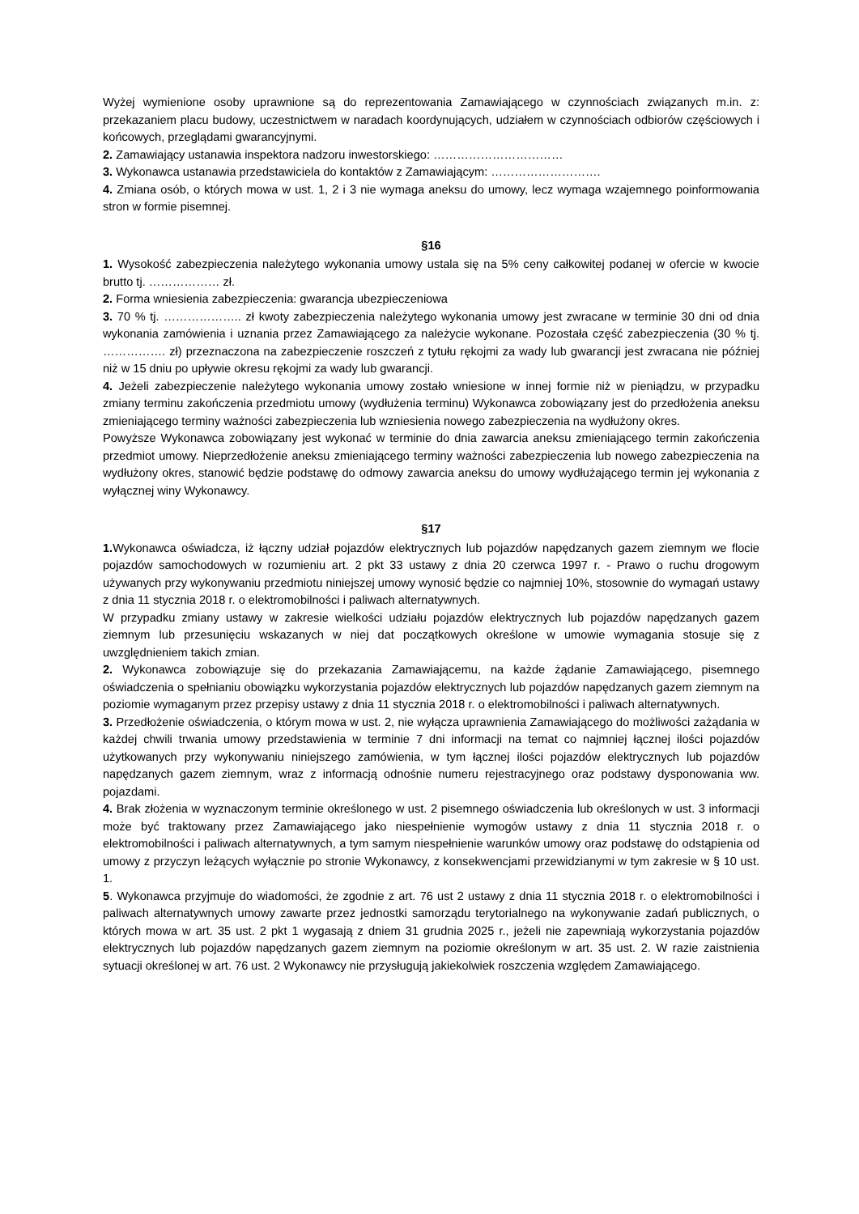Wyżej wymienione osoby uprawnione są do reprezentowania Zamawiającego w czynnościach związanych m.in. z: przekazaniem placu budowy, uczestnictwem w naradach koordynujących, udziałem w czynnościach odbiorów częściowych i końcowych, przeglądami gwarancyjnymi.
2. Zamawiający ustanawia inspektora nadzoru inwestorskiego: ……………………………
3. Wykonawca ustanawia przedstawiciela do kontaktów z Zamawiającym: ……………………….
4. Zmiana osób, o których mowa w ust. 1, 2 i 3 nie wymaga aneksu do umowy, lecz wymaga wzajemnego poinformowania stron w formie pisemnej.
§16
1. Wysokość zabezpieczenia należytego wykonania umowy ustala się na 5% ceny całkowitej podanej w ofercie w kwocie brutto tj. ……………… zł.
2. Forma wniesienia zabezpieczenia: gwarancja ubezpieczeniowa
3. 70 % tj. ……………….. zł kwoty zabezpieczenia należytego wykonania umowy jest zwracane w terminie 30 dni od dnia wykonania zamówienia i uznania przez Zamawiającego za należycie wykonane. Pozostała część zabezpieczenia (30 % tj. ……………. zł) przeznaczona na zabezpieczenie roszczeń z tytułu rękojmi za wady lub gwarancji jest zwracana nie później niż w 15 dniu po upływie okresu rękojmi za wady lub gwarancji.
4. Jeżeli zabezpieczenie należytego wykonania umowy zostało wniesione w innej formie niż w pieniądzu, w przypadku zmiany terminu zakończenia przedmiotu umowy (wydłużenia terminu) Wykonawca zobowiązany jest do przedłożenia aneksu zmieniającego terminy ważności zabezpieczenia lub wzniesienia nowego zabezpieczenia na wydłużony okres.
Powyższe Wykonawca zobowiązany jest wykonać w terminie do dnia zawarcia aneksu zmieniającego termin zakończenia przedmiot umowy. Nieprzedłożenie aneksu zmieniającego terminy ważności zabezpieczenia lub nowego zabezpieczenia na wydłużony okres, stanowić będzie podstawę do odmowy zawarcia aneksu do umowy wydłużającego termin jej wykonania z wyłącznej winy Wykonawcy.
§17
1. Wykonawca oświadcza, iż łączny udział pojazdów elektrycznych lub pojazdów napędzanych gazem ziemnym we flocie pojazdów samochodowych w rozumieniu art. 2 pkt 33 ustawy z dnia 20 czerwca 1997 r. - Prawo o ruchu drogowym używanych przy wykonywaniu przedmiotu niniejszej umowy wynosić będzie co najmniej 10%, stosownie do wymagań ustawy z dnia 11 stycznia 2018 r. o elektromobilności i paliwach alternatywnych.
W przypadku zmiany ustawy w zakresie wielkości udziału pojazdów elektrycznych lub pojazdów napędzanych gazem ziemnym lub przesunięciu wskazanych w niej dat początkowych określone w umowie wymagania stosuje się z uwzględnieniem takich zmian.
2. Wykonawca zobowiązuje się do przekazania Zamawiającemu, na każde żądanie Zamawiającego, pisemnego oświadczenia o spełnianiu obowiązku wykorzystania pojazdów elektrycznych lub pojazdów napędzanych gazem ziemnym na poziomie wymaganym przez przepisy ustawy z dnia 11 stycznia 2018 r. o elektromobilności i paliwach alternatywnych.
3. Przedłożenie oświadczenia, o którym mowa w ust. 2, nie wyłącza uprawnienia Zamawiającego do możliwości zażądania w każdej chwili trwania umowy przedstawienia w terminie 7 dni informacji na temat co najmniej łącznej ilości pojazdów użytkowanych przy wykonywaniu niniejszego zamówienia, w tym łącznej ilości pojazdów elektrycznych lub pojazdów napędzanych gazem ziemnym, wraz z informacją odnośnie numeru rejestracyjnego oraz podstawy dysponowania ww. pojazdami.
4. Brak złożenia w wyznaczonym terminie określonego w ust. 2 pisemnego oświadczenia lub określonych w ust. 3 informacji może być traktowany przez Zamawiającego jako niespełnienie wymogów ustawy z dnia 11 stycznia 2018 r. o elektromobilności i paliwach alternatywnych, a tym samym niespełnienie warunków umowy oraz podstawę do odstąpienia od umowy z przyczyn leżących wyłącznie po stronie Wykonawcy, z konsekwencjami przewidzianymi w tym zakresie w § 10 ust. 1.
5. Wykonawca przyjmuje do wiadomości, że zgodnie z art. 76 ust 2 ustawy z dnia 11 stycznia 2018 r. o elektromobilności i paliwach alternatywnych umowy zawarte przez jednostki samorządu terytorialnego na wykonywanie zadań publicznych, o których mowa w art. 35 ust. 2 pkt 1 wygasają z dniem 31 grudnia 2025 r., jeżeli nie zapewniają wykorzystania pojazdów elektrycznych lub pojazdów napędzanych gazem ziemnym na poziomie określonym w art. 35 ust. 2. W razie zaistnienia sytuacji określonej w art. 76 ust. 2 Wykonawcy nie przysługują jakiekolwiek roszczenia względem Zamawiającego.